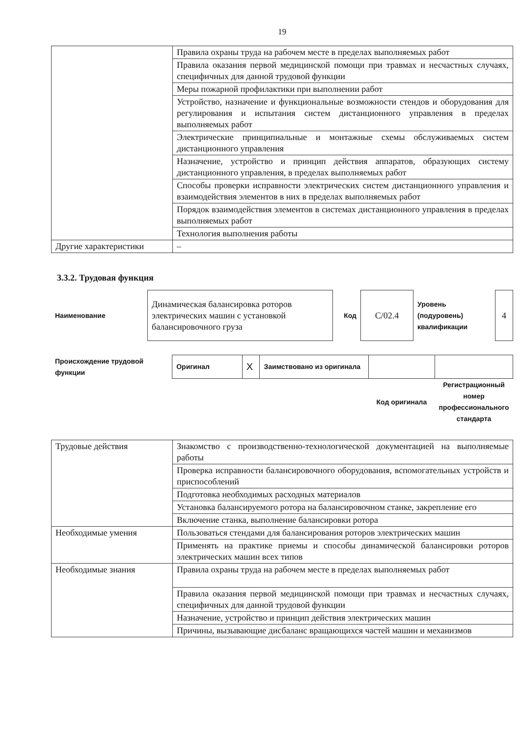19
| | Правила охраны труда на рабочем месте в пределах выполняемых работ |
| | Правила оказания первой медицинской помощи при травмах и несчастных случаях, специфичных для данной трудовой функции |
| | Меры пожарной профилактики при выполнении работ |
| | Устройство, назначение и функциональные возможности стендов и оборудования для регулирования и испытания систем дистанционного управления в пределах выполняемых работ |
| | Электрические принципиальные и монтажные схемы обслуживаемых систем дистанционного управления |
| | Назначение, устройство и принцип действия аппаратов, образующих систему дистанционного управления, в пределах выполняемых работ |
| | Способы проверки исправности электрических систем дистанционного управления и взаимодействия элементов в них в пределах выполняемых работ |
| | Порядок взаимодействия элементов в системах дистанционного управления в пределах выполняемых работ |
| | Технология выполнения работы |
| Другие характеристики | – |
3.3.2. Трудовая функция
| Наименование | Динамическая балансировка роторов электрических машин с установкой балансировочного груза | Код | C/02.4 | Уровень (подуровень) квалификации | 4 |
| Происхождение трудовой функции | Оригинал | X | Заимствовано из оригинала | | |
| | | | | Код оригинала | Регистрационный номер профессионального стандарта |
| Трудовые действия | Знакомство с производственно-технологической документацией на выполняемые работы |
| | Проверка исправности балансировочного оборудования, вспомогательных устройств и приспособлений |
| | Подготовка необходимых расходных материалов |
| | Установка балансируемого ротора на балансировочном станке, закрепление его |
| | Включение станка, выполнение балансировки ротора |
| Необходимые умения | Пользоваться стендами для балансирования роторов электрических машин |
| | Применять на практике приемы и способы динамической балансировки роторов электрических машин всех типов |
| Необходимые знания | Правила охраны труда на рабочем месте в пределах выполняемых работ |
| | Правила оказания первой медицинской помощи при травмах и несчастных случаях, специфичных для данной трудовой функции |
| | Назначение, устройство и принцип действия электрических машин |
| | Причины, вызывающие дисбаланс вращающихся частей машин и механизмов |